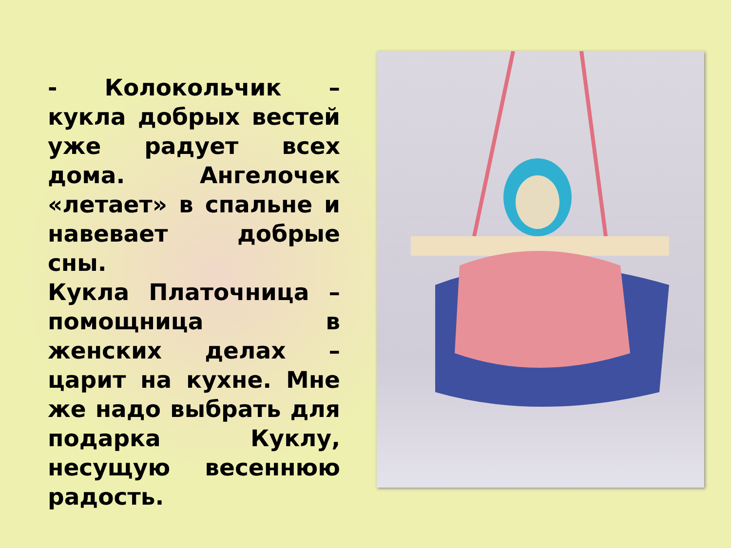- Колокольчик – кукла добрых вестей уже радует всех дома. Ангелочек «летает» в спальне и навевает добрые сны.
Кукла Платочница – помощница в женских делах – царит на кухне. Мне же надо выбрать для подарка Куклу, несущую весеннюю радость.